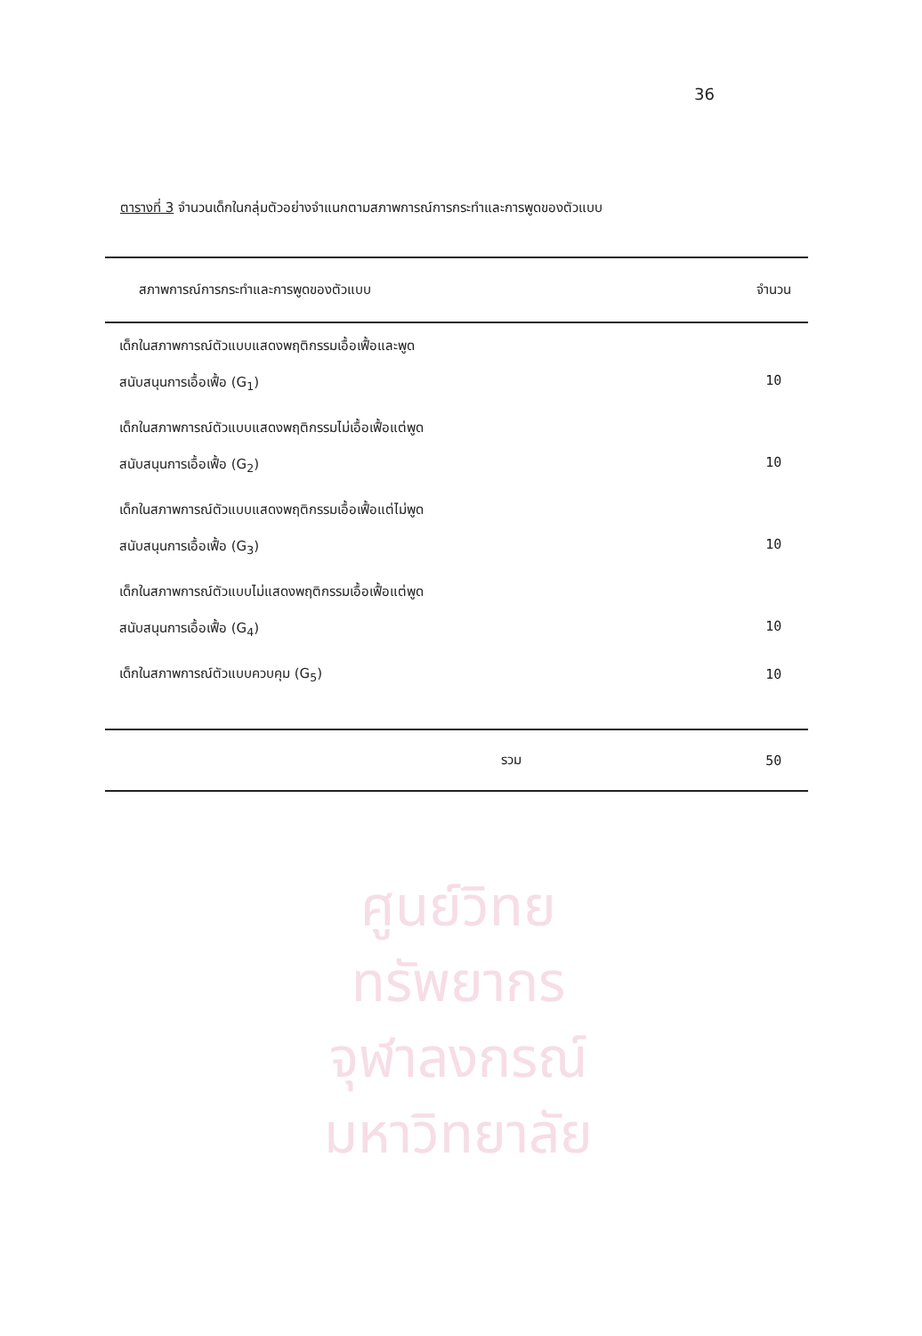36
ตารางที่ 3 จำนวนเด็กในกลุ่มตัวอย่างจำแนกตามสภาพการณ์การกระทำและการพูดของตัวแบบ
| สภาพการณ์การกระทำและการพูดของตัวแบบ | จำนวน |
| --- | --- |
| เด็กในสภาพการณ์ตัวแบบแสดงพฤติกรรมเอื้อเฟื้อและพูด สนับสนุนการเอื้อเฟื้อ (G<sub>1</sub>) | 10 |
| เด็กในสภาพการณ์ตัวแบบแสดงพฤติกรรมไม่เอื้อเฟื้อแต่พูด สนับสนุนการเอื้อเฟื้อ (G<sub>2</sub>) | 10 |
| เด็กในสภาพการณ์ตัวแบบแสดงพฤติกรรมเอื้อเฟื้อแต่ไม่พูด สนับสนุนการเอื้อเฟื้อ (G<sub>3</sub>) | 10 |
| เด็กในสภาพการณ์ตัวแบบไม่แสดงพฤติกรรมเอื้อเฟื้อแต่พูด สนับสนุนการเอื้อเฟื้อ (G<sub>4</sub>) | 10 |
| เด็กในสภาพการณ์ตัวแบบควบคุม (G<sub>5</sub>) | 10 |
| รวม | 50 |
ศูนย์วิทยทรัพยากร
จุฬาลงกรณ์มหาวิทยาลัย